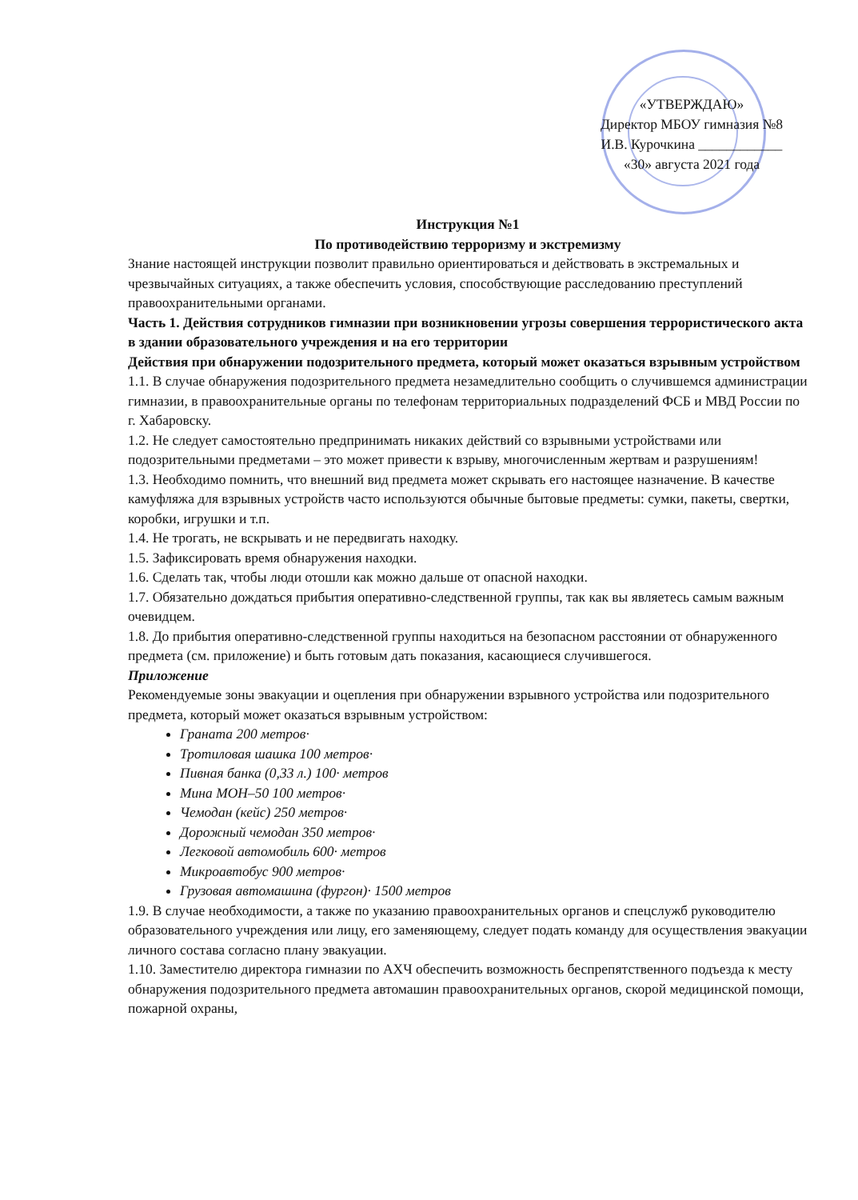«УТВЕРЖДАЮ»
Директор МБОУ гимназия №8
И.В. Курочкина ____________
«30» августа 2021 года
Инструкция №1
По противодействию терроризму и экстремизму
Знание настоящей инструкции позволит правильно ориентироваться и действовать в экстремальных и чрезвычайных ситуациях, а также обеспечить условия, способствующие расследованию преступлений правоохранительными органами.
Часть 1. Действия сотрудников гимназии при возникновении угрозы совершения террористического акта в здании образовательного учреждения и на его территории
Действия при обнаружении подозрительного предмета, который может оказаться взрывным устройством
1.1. В случае обнаружения подозрительного предмета незамедлительно сообщить о случившемся администрации гимназии, в правоохранительные органы по телефонам территориальных подразделений ФСБ и МВД России по г. Хабаровску.
1.2. Не следует самостоятельно предпринимать никаких действий со взрывными устройствами или подозрительными предметами – это может привести к взрыву, многочисленным жертвам и разрушениям!
1.3. Необходимо помнить, что внешний вид предмета может скрывать его настоящее назначение. В качестве камуфляжа для взрывных устройств часто используются обычные бытовые предметы: сумки, пакеты, свертки, коробки, игрушки и т.п.
1.4. Не трогать, не вскрывать и не передвигать находку.
1.5. Зафиксировать время обнаружения находки.
1.6. Сделать так, чтобы люди отошли как можно дальше от опасной находки.
1.7. Обязательно дождаться прибытия оперативно-следственной группы, так как вы являетесь самым важным очевидцем.
1.8. До прибытия оперативно-следственной группы находиться на безопасном расстоянии от обнаруженного предмета (см. приложение) и быть готовым дать показания, касающиеся случившегося.
Приложение
Рекомендуемые зоны эвакуации и оцепления при обнаружении взрывного устройства или подозрительного предмета, который может оказаться взрывным устройством:
Граната 200 метров·
Тротиловая шашка 100 метров·
Пивная банка (0,33 л.) 100· метров
Мина МОН–50 100 метров·
Чемодан (кейс) 250 метров·
Дорожный чемодан 350 метров·
Легковой автомобиль 600· метров
Микроавтобус 900 метров·
Грузовая автомашина (фургон)· 1500 метров
1.9. В случае необходимости, а также по указанию правоохранительных органов и спецслужб руководителю образовательного учреждения или лицу, его заменяющему, следует подать команду для осуществления эвакуации личного состава согласно плану эвакуации.
1.10. Заместителю директора гимназии по АХЧ обеспечить возможность беспрепятственного подъезда к месту обнаружения подозрительного предмета автомашин правоохранительных органов, скорой медицинской помощи, пожарной охраны,